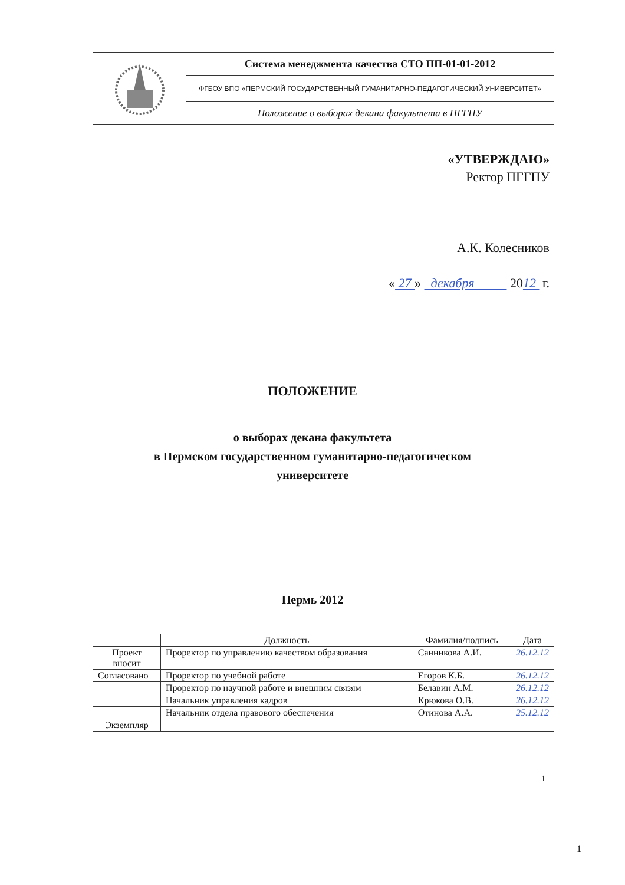| | Система менеджмента качества СТО ПП-01-01-2012 |
| | ФГБОУ ВПО «ПЕРМСКИЙ ГОСУДАРСТВЕННЫЙ ГУМАНИТАРНО-ПЕДАГОГИЧЕСКИЙ УНИВЕРСИТЕТ» |
| | Положение о выборах декана факультета в ПГГПУ |
«УТВЕРЖДАЮ»
Ректор ПГГПУ
А.К. Колесников
« 27 » декабря 2012 г.
ПОЛОЖЕНИЕ
о выборах декана факультета
в Пермском государственном гуманитарно-педагогическом
университете
Пермь 2012
| | Должность | Фамилия/подпись | Дата |
| --- | --- | --- | --- |
| Проект вносит | Проректор по управлению качеством образования | Санникова А.И. | 26.12.12 |
| Согласовано | Проректор по учебной работе | Егоров К.Б. | 26.12.12 |
| | Проректор по научной работе и внешним связям | Белавин А.М. | 26.12.12 |
| | Начальник управления кадров | Крюкова О.В. | 26.12.12 |
| | Начальник отдела правового обеспечения | Отинова А.А. | 25.12.12 |
| Экземпляр | | | |
1
1